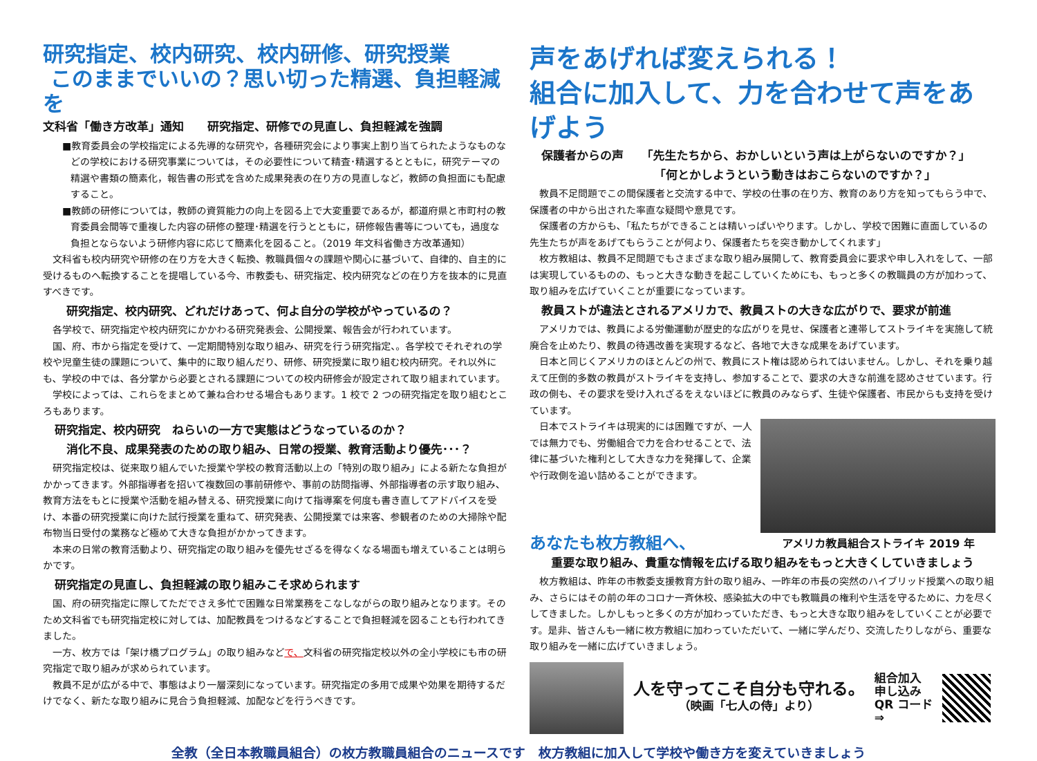研究指定、校内研究、校内研修、研究授業
このままでいいの？思い切った精選、負担軽減を
文科省「働き方改革」通知　　研究指定、研修での見直し、負担軽減を強調
■教育委員会の学校指定による先導的な研究や，各種研究会により事実上割り当てられたようなものなどの学校における研究事業については，その必要性について精査･精選するとともに，研究テーマの精選や書類の簡素化，報告書の形式を含めた成果発表の在り方の見直しなど，教師の負担面にも配慮すること。
■教師の研修については，教師の資質能力の向上を図る上で大変重要であるが，都道府県と市町村の教育委員会間等で重複した内容の研修の整理･精選を行うとともに，研修報告書等についても，過度な負担とならないよう研修内容に応じて簡素化を図ること。（2019 年文科省働き方改革通知）
文科省も校内研究や研修の在り方を大きく転換、教職員個々の課題や関心に基づいて、自律的、自主的に受けるものへ転換することを提唱している今、市教委も、研究指定、校内研究などの在り方を抜本的に見直すべきです。
　　研究指定、校内研究、どれだけあって、何よ自分の学校がやっているの？
各学校で、研究指定や校内研究にかかわる研究発表会、公開授業、報告会が行われています。
国、府、市から指定を受けて、一定期間特別な取り組み、研究を行う研究指定、。各学校でそれぞれの学校や児童生徒の課題について、集中的に取り組んだり、研修、研究授業に取り組む校内研究。それ以外にも、学校の中では、各分掌から必要とされる課題についての校内研修会が設定されて取り組まれています。
学校によっては、これらをまとめて兼ね合わせる場合もあります。1 校で 2 つの研究指定を取り組むところもあります。
　研究指定、校内研究　ねらいの一方で実態はどうなっているのか？
　　消化不良、成果発表のための取り組み、日常の授業、教育活動より優先･･･？
研究指定校は、従来取り組んでいた授業や学校の教育活動以上の「特別の取り組み」による新たな負担がかかってきます。外部指導者を招いて複数回の事前研修や、事前の訪問指導、外部指導者の示す取り組み、教育方法をもとに授業や活動を組み替える、研究授業に向けて指導案を何度も書き直してアドバイスを受け、本番の研究授業に向けた試行授業を重ねて、研究発表、公開授業では来客、参観者のための大掃除や配布物当日受付の業務など極めて大きな負担がかかってきます。
本来の日常の教育活動より、研究指定の取り組みを優先せざるを得なくなる場面も増えていることは明らかです。
　研究指定の見直し、負担軽減の取り組みこそ求められます
国、府の研究指定に際してただでさえ多忙で困難な日常業務をこなしながらの取り組みとなります。そのため文科省でも研究指定校に対しては、加配教員をつけるなどすることで負担軽減を図ることも行われてきました。
一方、枚方では「架け橋プログラム」の取り組みなどで、文科省の研究指定校以外の全小学校にも市の研究指定で取り組みが求められています。
教員不足が広がる中で、事態はより一層深刻になっています。研究指定の多用で成果や効果を期待するだけでなく、新たな取り組みに見合う負担軽減、加配などを行うべきです。
声をあげれば変えられる！
組合に加入して、力を合わせて声をあげよう
　保護者からの声　　「先生たちから、おかしいという声は上がらないのですか？」
「何とかしようという動きはおこらないのですか？」
教員不足問題でこの間保護者と交流する中で、学校の仕事の在り方、教育のあり方を知ってもらう中で、保護者の中から出された率直な疑問や意見です。
保護者の方からも、「私たちができることは精いっぱいやります。しかし、学校で困難に直面しているの先生たちが声をあげてもらうことが何より、保護者たちを突き動かしてくれます」
枚方教組は、教員不足問題でもさまざまな取り組み展開して、教育委員会に要求や申し入れをして、一部は実現しているものの、もっと大きな動きを起こしていくためにも、もっと多くの教職員の方が加わって、取り組みを広げていくことが重要になっています。
　教員ストが違法とされるアメリカで、教員ストの大きな広がりで、要求が前進
アメリカでは、教員による労働運動が歴史的な広がりを見せ、保護者と連帯してストライキを実施して統廃合を止めたり、教員の待遇改善を実現するなど、各地で大きな成果をあげています。
日本と同じくアメリカのほとんどの州で、教員にスト権は認められてはいません。しかし、それを乗り越えて圧倒的多数の教員がストライキを支持し、参加することで、要求の大きな前進を認めさせています。行政の側も、その要求を受け入れざるをえないほどに教員のみならず、生徒や保護者、市民からも支持を受けています。
日本でストライキは現実的には困難ですが、一人では無力でも、労働組合で力を合わせることで、法律に基づいた権利として大きな力を発揮して、企業や行政側を追い詰めることができます。
あなたも枚方教組へ、 アメリカ教員組合ストライキ 2019 年
重要な取り組み、貴重な情報を広げる取り組みをもっと大きくしていきましょう
枚方教組は、昨年の市教委支援教育方針の取り組み、一昨年の市長の突然のハイブリッド授業への取り組み、さらにはその前の年のコロナ一斉休校、感染拡大の中でも教職員の権利や生活を守るために、力を尽くしてきました。しかしもっと多くの方が加わっていただき、もっと大きな取り組みをしていくことが必要です。是非、皆さんも一緒に枚方教組に加わっていただいて、一緒に学んだり、交流したりしながら、重要な取り組みを一緒に広げていきましょう。
人を守ってこそ自分も守れる。
（映画「七人の侍」より）
組合加入
申し込み
QR コード
⇒
全教（全日本教職員組合）の枚方教職員組合のニュースです　枚方教組に加入して学校や働き方を変えていきましょう